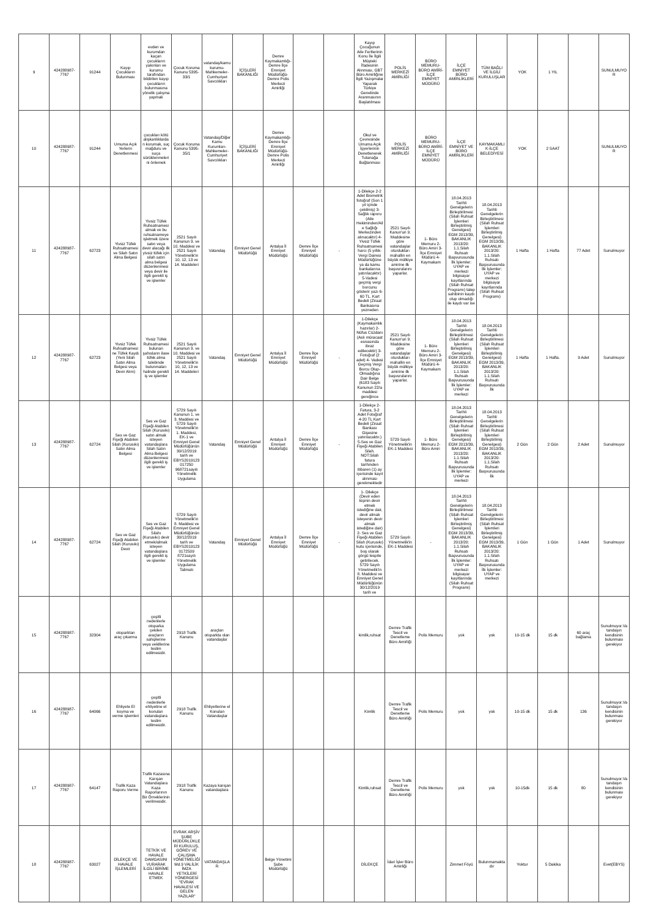| 9 | 424288987-7767 | 91244 | Kayıp Çocukların Bulunması | evden ve kurumdan kaçan çocukların yakınları ve kurumu tarafından bildirilen kayıp çocukların bulunmasına yönelik çalışma yapmak | Çocuk Koruma Kanunu 5395-33/1 | vatandaş/kamu kurumu-Mahkemeler-Cumhuriyet Savcılıkları | İÇİŞLERİ BAKANLIĞI | Demre Kaymakamlığı-Demre İlçe Emniyet Müdürlüğü-Demre Polis Merkezi Amirliği | | | Kayıp Çocuğunun Aile Fertlerinin Konu İle İlgili Müşteki İfadesinin Alınması, GBT Büro Amirliğine İlgili Yazışmalar Yaparak Türkiye Genelinde Aranmasının Başlatılması | POLİS MERKEZİ AMİRLİĞİ | BÜRO MEMURU-BÜRO AMİRİ-İLÇE EMNİYET MÜDÜRÜ | İLÇE EMNİYET BÜRO AMİRLİKLERİ | TÜM BAĞLI VE İLGİLİ KURULUŞLAR | YOK | 1 YIL | | SUNULMUYOR |
| 10 | 424288987-7767 | 91244 | Umuma Açık Yerlerin Denetlenmesi | çocukları kötü alışkanlıklardan korumak, suç mağduru ve suça sürüklenmelerini önlemek | Çocuk Koruma Kanunu 5395-35/1 | Vatandaş/Diğer Kamu Kurumları-Mahkemeler-Cumhuriyet Savcılıkları | İÇİŞLERİ BAKANLIĞI | Demre Kaymakamlığı-Demre İlçe Emniyet Müdürlüğü-Demre Polis Merkezi Amirliği | | | Okul ve Çevresinde Umuma Açık İşyerlerinin Denetlenerek Tutanağa Bağlanması | POLİS MERKEZİ AMİRLİĞİ | BÜRO MEMURU-BÜRO AMİRİ-İLÇE EMNİYET MÜDÜRÜ | İLÇE EMNİYET VE BÜRO AMİRLİKLERİ | KAYMAKAMLIK-İLÇE BELEDİYESİ | YOK | 2 SAAT | | SUNULMUYOR |
| 11 | 424288987-7767 | 62723 | Yivsiz Tüfek Ruhsatnamesi ve Silah Satın Alma Belgesi | Yivsiz Tüfek Ruhsatnamesi almak ve bu ruhsatnameye işletmek üzere satın veya devir alacağı ilk yivsiz tüfek için silah satın alma belgesi düzenlenmesi veya devir ile ilgili gerekli iş ve işlemler | 2521 Sayılı Kanunun 9. ve 10. Maddesi ve 2521 Sayılı Yönetmelik'in 10, 12, 13 ve 14. Maddeleri | Vatandaş | Emniyet Genel Müdürlüğü | Antalya İl Emniyet Müdürlüğü | Demre İlçe Emniyet Müdürlüğü | - | 1-Dilekçe 2-2 Adet Biometrik fotoğraf (Son 1 yıl içinde çekilmiş) 3-Sağlık raporu (Aile Hekiminden/Aile Sağlığı Merkezinden alınacaktır) 4-Yivsiz Tüfek Ruhsatnamesi harcı (5 yıllık-Vergi Dairesi Müdürlüğüne ya da kamu bankalarına yatırılacaktır) 5-Vadesi geçmiş vergi borcunu gösterir yazı 6-60 TL. Kart Bedeli (Ziraat Bankasına yezneden | 2521 Sayılı Kanun'un 9. Maddesine göre vatandaşlar oturdukları mahallin en büyük mülkiye amirine ilk başvurularını yaparlar. | 1- Büro Memuru 2- Büro Amiri 3- İlçe Emniyet Müdürü 4- Kaymakam | 18.04.2013 Tarihli Genelgelerin Birleştirilmesi (Silah Ruhsat İşlemleri Birleştirilmiş Genelgesi) EGM 2013/39, BAKANLIK 2013/20: 1.1.Silah Ruhsatı Başvurusunda İlk İşlemler: UYAP ve merkezi bilgisayar kayıtlarında (Silah Ruhsat Programı) talep sahibinin kaydı olup olmadığı ile kaydı var ise | 18.04.2013 Tarihli Genelgelerin Birleştirilmesi (Silah Ruhsat İşlemleri Birleştirilmiş Genelgesi) EGM 2013/39, BAKANLIK 2013/20: 1.1.Silah Ruhsatı Başvurusunda İlk İşlemler: UYAP ve merkezi bilgisayar kayıtlarında (Silah Ruhsat Programı) | 1 Hafta | 1 Hafta | 77 Adet | Sunulmuyor |
| 12 | 424288987-7767 | 62723 | Yivsiz Tüfek Ruhsatnamesine Tüfek Kaydı (Yeni Silah Satın Alma Belgesi veya Devir Alım) | Yivsiz Tüfek Ruhsatnamesi bulunan şahısların ilave tüfek alma talebinde bulunmaları halinde gerekli iş ve işlemler | 2521 Sayılı Kanunun 9. ve 10. Maddesi ve 2521 Sayılı Yönetmelik'in 10, 12, 13 ve 14. Maddeleri | Vatandaş | Emniyet Genel Müdürlüğü | Antalya İl Emniyet Müdürlüğü | Demre İlçe Emniyet Müdürlüğü | - | 1-Dilekçe (Kaymakamlık hazırlar) 2- Nüfus Cüzdanı (Aslı müracaat esnasında ibraz edilecektir) 3- Fotoğraf (2 adet) 4- Vadesi Geçmiş Vergi Borcu Olup-Olmadığına Dair Belge (6183 Sayılı Kanunun 22/a maddesi gereğince | 2521 Sayılı Kanun'un 9. Maddesine göre vatandaşlar oturdukları mahallin en büyük mülkiye amirine ilk başvurularını yaparlar. | 1- Büro Memuru 2- Büro Amiri 3- İlçe Emniyet Müdürü 4- Kaymakam | 18.04.2013 Tarihli Genelgelerin Birleştirilmesi (Silah Ruhsat İşlemleri Birleştirilmiş Genelgesi) EGM 2013/39, BAKANLIK 2013/20: 1.1.Silah Ruhsatı Başvurusunda İlk İşlemler: UYAP ve merkezi | 18.04.2013 Tarihli Genelgelerin Birleştirilmesi (Silah Ruhsat İşlemleri Birleştirilmiş Genelgesi) EGM 2013/39, BAKANLIK 2013/20: 1.1.Silah Ruhsatı Başvurusunda İlk | 1 Hafta | 1 Hafta. | 9 Adet | Sunulmuyor |
| 13 | 424288987-7767 | 62724 | Ses ve Gaz Fişeği Atabilen Silah (Kurusıkı) Satın Alma Belgesi | Ses ve Gaz Fişeği Atabilen Silah (Kurusıkı) satın almak isteyen vatandaşlara Silah Satın Alma Belgesi düzenlenmesi ilgili gerekli iş ve işlemler | 5729 Sayılı Kanunun 1. ve 3. Maddesi ve 5729 Sayılı Yönetmelik'in 1. Maddesi, EK-1 ve Emniyet Genel Müdürlüğünün 30/12/2019 tarih ve EBYS2019123017250 968721sayılı Yönetmelik Uygulama | Vatandaş | Emniyet Genel Müdürlüğü | Antalya İl Emniyet Müdürlüğü | Demre İlçe Emniyet Müdürlüğü | - | 1-Dilekçe 2-Fatura, 3-2 Adet Fotoğraf 4-20 TL Kart Bedeli (Ziraat Bankası Gişesine yatırılacaktır.) 5-Ses ve Gaz Fişeği Atabilen Silah. NOT:Silah fatura tarihinden itibaren (1) ay içerisinde kayıt alınması gerekmektedir | 5729 Sayılı Yönetmelik'in EK-1 Maddesi | 1- Büro Memuru 2- Büro Amiri | 18.04.2013 Tarihli Genelgelerin Birleştirilmesi (Silah Ruhsat İşlemleri Birleştirilmiş Genelgesi) EGM 2013/39, BAKANLIK 2013/20: 1.1.Silah Ruhsatı Başvurusunda İlk İşlemler: UYAP ve merkezi | 18.04.2013 Tarihli Genelgelerin Birleştirilmesi (Silah Ruhsat İşlemleri Birleştirilmiş Genelgesi) EGM 2013/39, BAKANLIK 2013/20: 1.1.Silah Ruhsatı Başvurusunda İlk | 2 Gün | 2 Gün | 2 Adet | Sunulmuyor |
| 14 | 424288987-7767 | 62724 | Ses ve Gaz Fişeği Atabilen Silah (Kurusıkı) Devir | Ses ve Gaz Fişeği Atabilen Silahı (Kurusıkı) devir etmek/almak isteyen vatandaşlara ilgili gerekli iş ve işlemler | 5729 Sayılı Yönetmelik'in 8. Maddesi ve Emniyet Genel Müdürlüğünün 30/12/2019 tarih ve EBYS20191230172509 8721sayılı Yönetmelik Uygulama Talimatı | Vatandaş | Emniyet Genel Müdürlüğü | Antalya İl Emniyet Müdürlüğü | Demre İlçe Emniyet Müdürlüğü | - | 1- Dilekçe (Devir eden kişinin devir etmek istediğine dair, devir almak isteyenin devir almak istediğine dair) 2- Ses ve Gaz Fişeği Atabilen Silah (Kurusıkı) kutu içerisinde, boş olarak görgü tespite getirilecek. 5729 Sayılı Yönetmelik'in 8. Maddesi ve Emniyet Genel Müdürlüğünün 30/12/2019 tarih ve | 5729 Sayılı Yönetmelik'in EK-1 Maddesi | - | 18.04.2013 Tarihli Genelgelerin Birleştirilmesi (Silah Ruhsat İşlemleri Birleştirilmiş Genelgesi) EGM 2013/39, BAKANLIK 2013/20: 1.1.Silah Ruhsatı Başvurusunda İlk İşlemler: UYAP ve merkezi bilgisayar kayıtlarında (Silah Ruhsat Programı) | 18.04.2013 Tarihli Genelgelerin Birleştirilmesi (Silah Ruhsat İşlemleri Birleştirilmiş Genelgesi) EGM 2013/39, BAKANLIK 2013/20: 1.1.Silah Ruhsatı Başvurusunda İlk İşlemler: UYAP ve merkezi | 1 Gün | 1 Gün | 1 Adet | Sunulmuyor |
| 15 | 424288987-7767 | 32304 | otoparktan araç çıkarma | çeşitli nedenlerle otoparka çekilen araçların sahiplerine veya vekillerine teslim edilmesidir. | 2918 Trafik Kanunu | araçları otoparkta olan vatandaşlar | | | | | kimlik,ruhsat | Demre Trafik Tescil ve Denetleme Büro Amirliği | Polis Memuru | yok | yok | 10-15 dk | 15 dk | 60 araç bağlama | Sunulmuyor.Vatandaşın kendisinin bulunması gerekiyor |
| 16 | 424288987-7767 | 64066 | Ehliyete El koyma ve verme işlemleri | çeşitli nedenlerle ehliyetine el konulan vatandaşlara teslim edilmesidir. | 2918 Trafik Kanunu | Ehliyetlerine el Konulan Vatandaşlar | | | | | Kimlik | Demre Trafik Tescil ve Denetleme Büro Amirliği | Polis Memuru | yok | yok | 10-15 dk | 15 dk | 136 | Sunulmuyor.Vatandaşın kendisinin bulunması gerekiyor |
| 17 | 424288987-7767 | 64147 | Trafik Kaza Raporu Verme | Trafik Kazasına Karışan Vatandaşlara Kaza Raporlarının Bir Örneklerinin verilmesidir. | 2918 Trafik Kanunu | Kazaya karışan vatandaşlara | | | | | Kimlik,ruhsat | Demre Trafik Tescil ve Denetleme Büro Amirliği | Polis Memuru | yok | yok | 10-15dk | 15 dk | 80 | Sunulmuyor.Vatandaşın kendisinin bulunması gerekiyor |
| 18 | 424288987-7767 | 63027 | DİLEKÇE VE HAVALE İŞLEMLERİ | TETKİK VE HAVALE DAMGASINI VURARAK İLGİLİ BİRİME HAVALE ETMEK | EVRAK ARŞİV ŞUBE MÜDÜRLÜKLERİ KURULUŞ, GÖREV VE ÇALIŞMA YÖNETMELİĞİ Md.9 VALİLİK İMZA YETKİLERİ YÖNERGESİ "EVRAK HAVALESİ VE GELEN YAZILAR" | VATANDAŞLAR | | Belge Yönetimi Şube Müdürlüğü | | | DİLEKÇE | İdari İşler Büro Amirliği | | Zimmet Föyü | Bulunmamaktadır | Yoktur | 5 Dakika | | Evet(EBYS) |